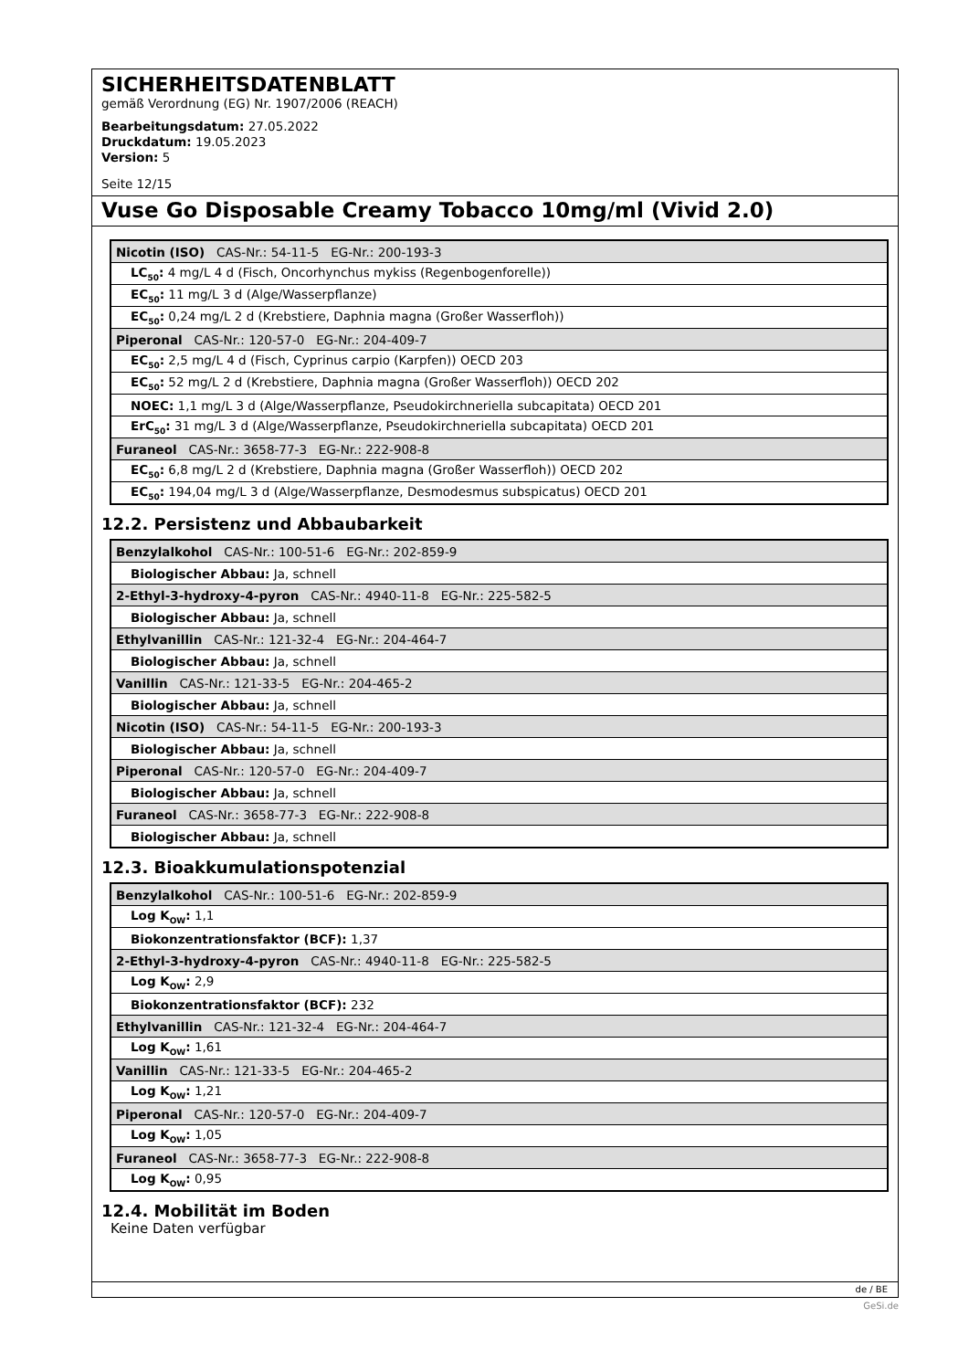SICHERHEITSDATENBLATT
gemäß Verordnung (EG) Nr. 1907/2006 (REACH)
Bearbeitungsdatum: 27.05.2022
Druckdatum: 19.05.2023
Version: 5
Seite 12/15
Vuse Go Disposable Creamy Tobacco 10mg/ml (Vivid 2.0)
| Nicotin (ISO) CAS-Nr.: 54-11-5 EG-Nr.: 200-193-3 |
| LC<sub>50</sub>: 4 mg/L 4 d (Fisch, Oncorhynchus mykiss (Regenbogenforelle)) |
| EC<sub>50</sub>: 11 mg/L 3 d (Alge/Wasserpflanze) |
| EC<sub>50</sub>: 0,24 mg/L 2 d (Krebstiere, Daphnia magna (Großer Wasserfloh)) |
| Piperonal CAS-Nr.: 120-57-0 EG-Nr.: 204-409-7 |
| EC<sub>50</sub>: 2,5 mg/L 4 d (Fisch, Cyprinus carpio (Karpfen)) OECD 203 |
| EC<sub>50</sub>: 52 mg/L 2 d (Krebstiere, Daphnia magna (Großer Wasserfloh)) OECD 202 |
| NOEC: 1,1 mg/L 3 d (Alge/Wasserpflanze, Pseudokirchneriella subcapitata) OECD 201 |
| ErC<sub>50</sub>: 31 mg/L 3 d (Alge/Wasserpflanze, Pseudokirchneriella subcapitata) OECD 201 |
| Furaneol CAS-Nr.: 3658-77-3 EG-Nr.: 222-908-8 |
| EC<sub>50</sub>: 6,8 mg/L 2 d (Krebstiere, Daphnia magna (Großer Wasserfloh)) OECD 202 |
| EC<sub>50</sub>: 194,04 mg/L 3 d (Alge/Wasserpflanze, Desmodesmus subspicatus) OECD 201 |
12.2. Persistenz und Abbaubarkeit
| Benzylalkohol CAS-Nr.: 100-51-6 EG-Nr.: 202-859-9 |
| Biologischer Abbau: Ja, schnell |
| 2-Ethyl-3-hydroxy-4-pyron CAS-Nr.: 4940-11-8 EG-Nr.: 225-582-5 |
| Biologischer Abbau: Ja, schnell |
| Ethylvanillin CAS-Nr.: 121-32-4 EG-Nr.: 204-464-7 |
| Biologischer Abbau: Ja, schnell |
| Vanillin CAS-Nr.: 121-33-5 EG-Nr.: 204-465-2 |
| Biologischer Abbau: Ja, schnell |
| Nicotin (ISO) CAS-Nr.: 54-11-5 EG-Nr.: 200-193-3 |
| Biologischer Abbau: Ja, schnell |
| Piperonal CAS-Nr.: 120-57-0 EG-Nr.: 204-409-7 |
| Biologischer Abbau: Ja, schnell |
| Furaneol CAS-Nr.: 3658-77-3 EG-Nr.: 222-908-8 |
| Biologischer Abbau: Ja, schnell |
12.3. Bioakkumulationspotenzial
| Benzylalkohol CAS-Nr.: 100-51-6 EG-Nr.: 202-859-9 |
| Log K<sub>OW</sub>: 1,1 |
| Biokonzentrationsfaktor (BCF): 1,37 |
| 2-Ethyl-3-hydroxy-4-pyron CAS-Nr.: 4940-11-8 EG-Nr.: 225-582-5 |
| Log K<sub>OW</sub>: 2,9 |
| Biokonzentrationsfaktor (BCF): 232 |
| Ethylvanillin CAS-Nr.: 121-32-4 EG-Nr.: 204-464-7 |
| Log K<sub>OW</sub>: 1,61 |
| Vanillin CAS-Nr.: 121-33-5 EG-Nr.: 204-465-2 |
| Log K<sub>OW</sub>: 1,21 |
| Piperonal CAS-Nr.: 120-57-0 EG-Nr.: 204-409-7 |
| Log K<sub>OW</sub>: 1,05 |
| Furaneol CAS-Nr.: 3658-77-3 EG-Nr.: 222-908-8 |
| Log K<sub>OW</sub>: 0,95 |
12.4. Mobilität im Boden
Keine Daten verfügbar
de / BE
GeSi.de